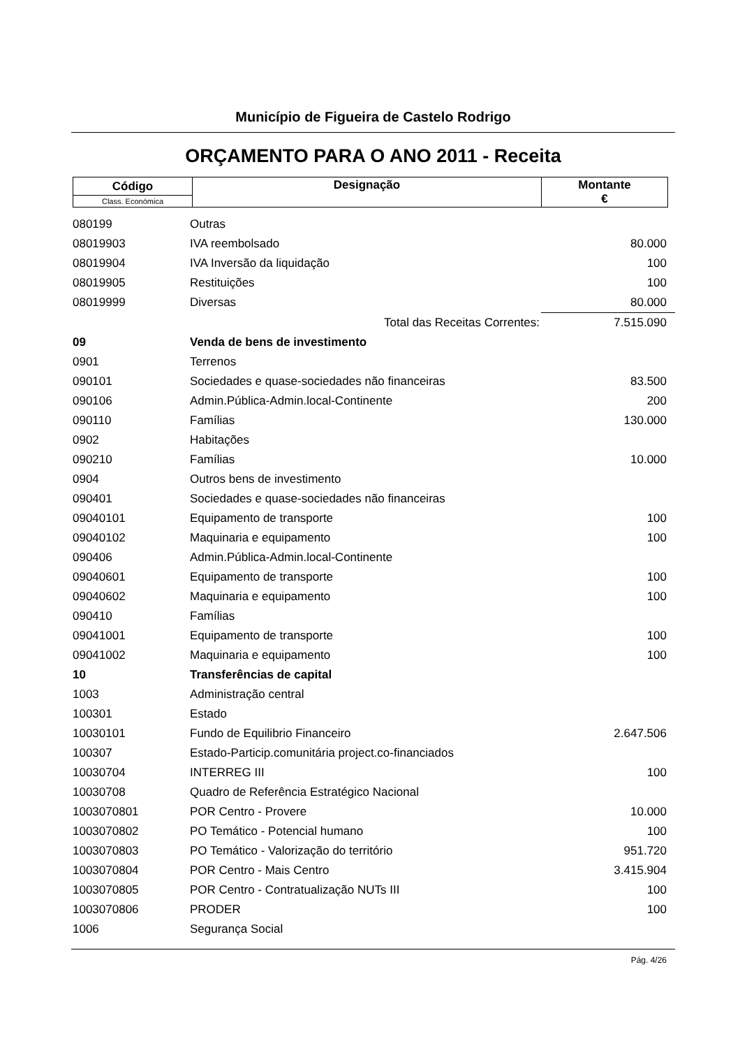Município de Figueira de Castelo Rodrigo
ORÇAMENTO PARA O ANO 2011 - Receita
| Código | Designação | Montante € |
| Class. Económica | | |
| 080199 | Outras | |
| 08019903 | IVA reembolsado | 80.000 |
| 08019904 | IVA Inversão da liquidação | 100 |
| 08019905 | Restituições | 100 |
| 08019999 | Diversas | 80.000 |
| | Total das Receitas Correntes: | 7.515.090 |
| 09 | Venda de bens de investimento | |
| 0901 | Terrenos | |
| 090101 | Sociedades e quase-sociedades não financeiras | 83.500 |
| 090106 | Admin.Pública-Admin.local-Continente | 200 |
| 090110 | Famílias | 130.000 |
| 0902 | Habitações | |
| 090210 | Famílias | 10.000 |
| 0904 | Outros bens de investimento | |
| 090401 | Sociedades e quase-sociedades não financeiras | |
| 09040101 | Equipamento de transporte | 100 |
| 09040102 | Maquinaria e equipamento | 100 |
| 090406 | Admin.Pública-Admin.local-Continente | |
| 09040601 | Equipamento de transporte | 100 |
| 09040602 | Maquinaria e equipamento | 100 |
| 090410 | Famílias | |
| 09041001 | Equipamento de transporte | 100 |
| 09041002 | Maquinaria e equipamento | 100 |
| 10 | Transferências de capital | |
| 1003 | Administração central | |
| 100301 | Estado | |
| 10030101 | Fundo de Equilibrio Financeiro | 2.647.506 |
| 100307 | Estado-Particip.comunitária project.co-financiados | |
| 10030704 | INTERREG III | 100 |
| 10030708 | Quadro de Referência Estratégico Nacional | |
| 1003070801 | POR Centro - Provere | 10.000 |
| 1003070802 | PO Temático - Potencial humano | 100 |
| 1003070803 | PO Temático - Valorização do território | 951.720 |
| 1003070804 | POR Centro - Mais Centro | 3.415.904 |
| 1003070805 | POR Centro - Contratualização NUTs III | 100 |
| 1003070806 | PRODER | 100 |
| 1006 | Segurança Social | |
Pág. 4/26